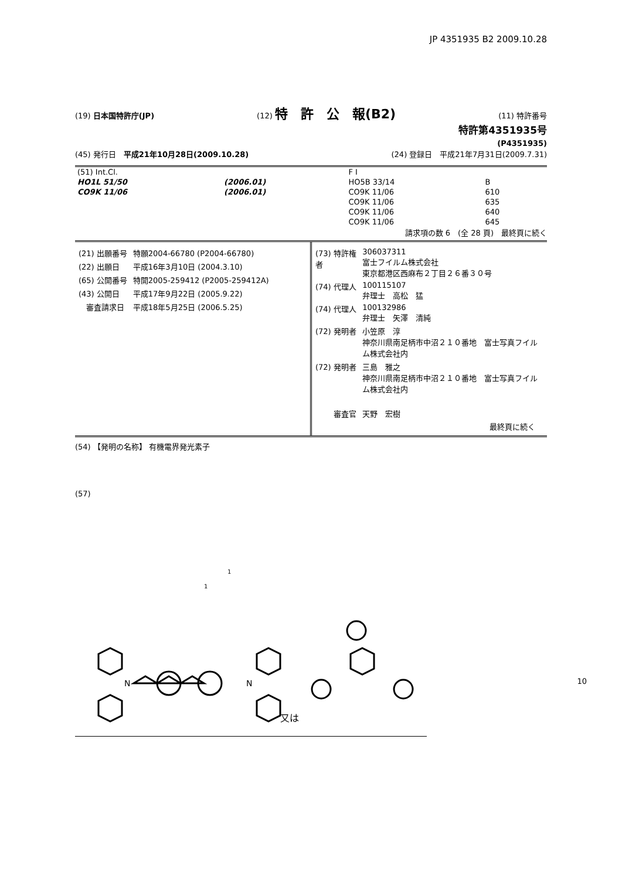JP 4351935 B2 2009.10.28
(19) 日本国特許庁(JP) (12) 特　許　公　報(B2) (11) 特許番号
特許第4351935号
(P4351935)
(45) 発行日　平成21年10月28日(2009.10.28) (24) 登録日　平成21年7月31日(2009.7.31)
| (51) Int.Cl. | | F I | | |
| HO1L 51/50 | (2006.01) | HO5B 33/14 | B | |
| CO9K 11/06 | (2006.01) | CO9K 11/06 | 610 | |
| | | CO9K 11/06 | 635 | |
| | | CO9K 11/06 | 640 | |
| | | CO9K 11/06 | 645 | |
請求項の数 6　(全 28 頁)　最終頁に続く
| (21) 出願番号 | 特願2004-66780 (P2004-66780) |
| (22) 出願日 | 平成16年3月10日 (2004.3.10) |
| (65) 公開番号 | 特開2005-259412 (P2005-259412A) |
| (43) 公開日 | 平成17年9月22日 (2005.9.22) |
| 審査請求日 | 平成18年5月25日 (2006.5.25) |
| (73) 特許権者 | 306037311 富士フイルム株式会社 東京都港区西麻布２丁目２６番３０号 |
| (74) 代理人 | 100115107 弁理士 高松 猛 |
| (74) 代理人 | 100132986 弁理士 矢澤 清純 |
| (72) 発明者 | 小笠原 淳 神奈川県南足柄市中沼２１０番地 富士写真フイルム株式会社内 |
| (72) 発明者 | 三島 雅之 神奈川県南足柄市中沼２１０番地 富士写真フイルム株式会社内 |
| 審査官 | 天野 宏樹 |
最終頁に続く
(54) 【発明の名称】 有機電界発光素子
(57)
1
1
N
N
又は
10